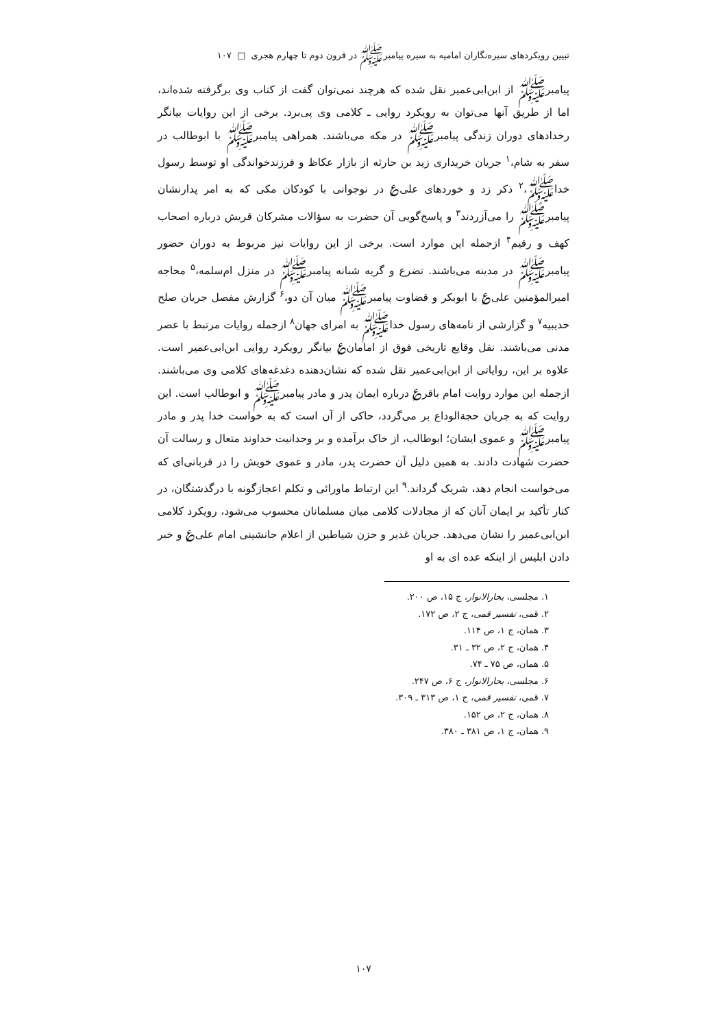تبیین رویکردهای سیره‌نگاران امامیه به سیره پیامبرﷺ در قرون دوم تا چهارم هجری □ ۱۰۷
پیامبرﷺ از ابن‌ابی‌عمیر نقل شده که هرچند نمی‌توان گفت از کتاب وی برگرفته شده‌اند، اما از طریق آنها می‌توان به رویکرد روایی ـ کلامی وی پی‌برد. برخی از این روایات بیانگر رخدادهای دوران زندگی پیامبرﷺ در مکه می‌باشند. همراهی پیامبرﷺ با ابوطالب در سفر به شام،<sup>۱</sup> جریان خریداری زید بن حارثه از بازار عکاظ و فرزندخواندگی او توسط رسول خداﷺ،<sup>۲</sup> ذکر زد و خوردهای علی‌؏ در نوجوانی با کودکان مکی که به امر پدارنشان پیامبرﷺ را می‌آزردند<sup>۳</sup> و پاسخ‌گویی آن حضرت به سؤالات مشرکان قریش درباره اصحاب کهف و رقیم<sup>۴</sup> ازجمله این موارد است. برخی از این روایات نیز مربوط به دوران حضور پیامبرﷺ در مدینه می‌باشند. تضرع و گریه شبانه پیامبرﷺ در منزل ام‌سلمه،<sup>۵</sup> محاجه امیرالمؤمنین علی‌؏ با ابوبکر و قضاوت پیامبرﷺ میان آن دو،<sup>۶</sup> گزارش مفصل جریان صلح حدیبیه<sup>۷</sup> و گزارشی از نامه‌های رسول خداﷺ به امرای جهان<sup>۸</sup> ازجمله روایات مرتبط با عصر مدنی می‌باشند. نقل وقایع تاریخی فوق از امامان؏ بیانگر رویکرد روایی ابن‌ابی‌عمیر است. علاوه بر این، روایاتی از ابن‌ابی‌عمیر نقل شده که نشان‌دهنده دغدغه‌های کلامی وی می‌باشند. ازجمله این موارد روایت امام باقر؏ درباره ایمان پدر و مادر پیامبرﷺ و ابوطالب است. این روایت که به جریان حجة‌الوداع بر می‌گردد، حاکی از آن است که به خواست خدا پدر و مادر پیامبرﷺ و عموی ایشان؛ ابوطالب، از خاک برآمده و بر وحدانیت خداوند متعال و رسالت آن حضرت شهادت دادند. به همین دلیل آن حضرت پدر، مادر و عموی خویش را در قربانی‌ای که می‌خواست انجام دهد، شریک گرداند.<sup>۹</sup> این ارتباط ماورائی و تکلم اعجازگونه با درگذشتگان، در کنار تأکید بر ایمان آنان که از مجادلات کلامی میان مسلمانان محسوب می‌شود، رویکرد کلامی ابن‌ابی‌عمیر را نشان می‌دهد. جریان غدیر و حزن شیاطین از اعلام جانشینی امام علی؏ و خبر دادن ابلیس از اینکه عده ای به او
۱. مجلسی، بحارالانوار، ج ۱۵، ص ۲۰۰.
۲. قمی، تفسیر قمی، ج ۲، ص ۱۷۲.
۳. همان، ج ۱، ص ۱۱۴.
۴. همان، ج ۲، ص ۳۲ ـ ۳۱.
۵. همان، ص ۷۵ ـ ۷۴.
۶. مجلسی، بحارالانوار، ج ۶، ص ۲۴۷.
۷. قمی، تفسیر قمی، ج ۱، ص ۳۱۳ ـ ۳۰۹.
۸. همان، ج ۲، ص ۱۵۲.
۹. همان، ج ۱، ص ۳۸۱ ـ ۳۸۰.
۱۰۷